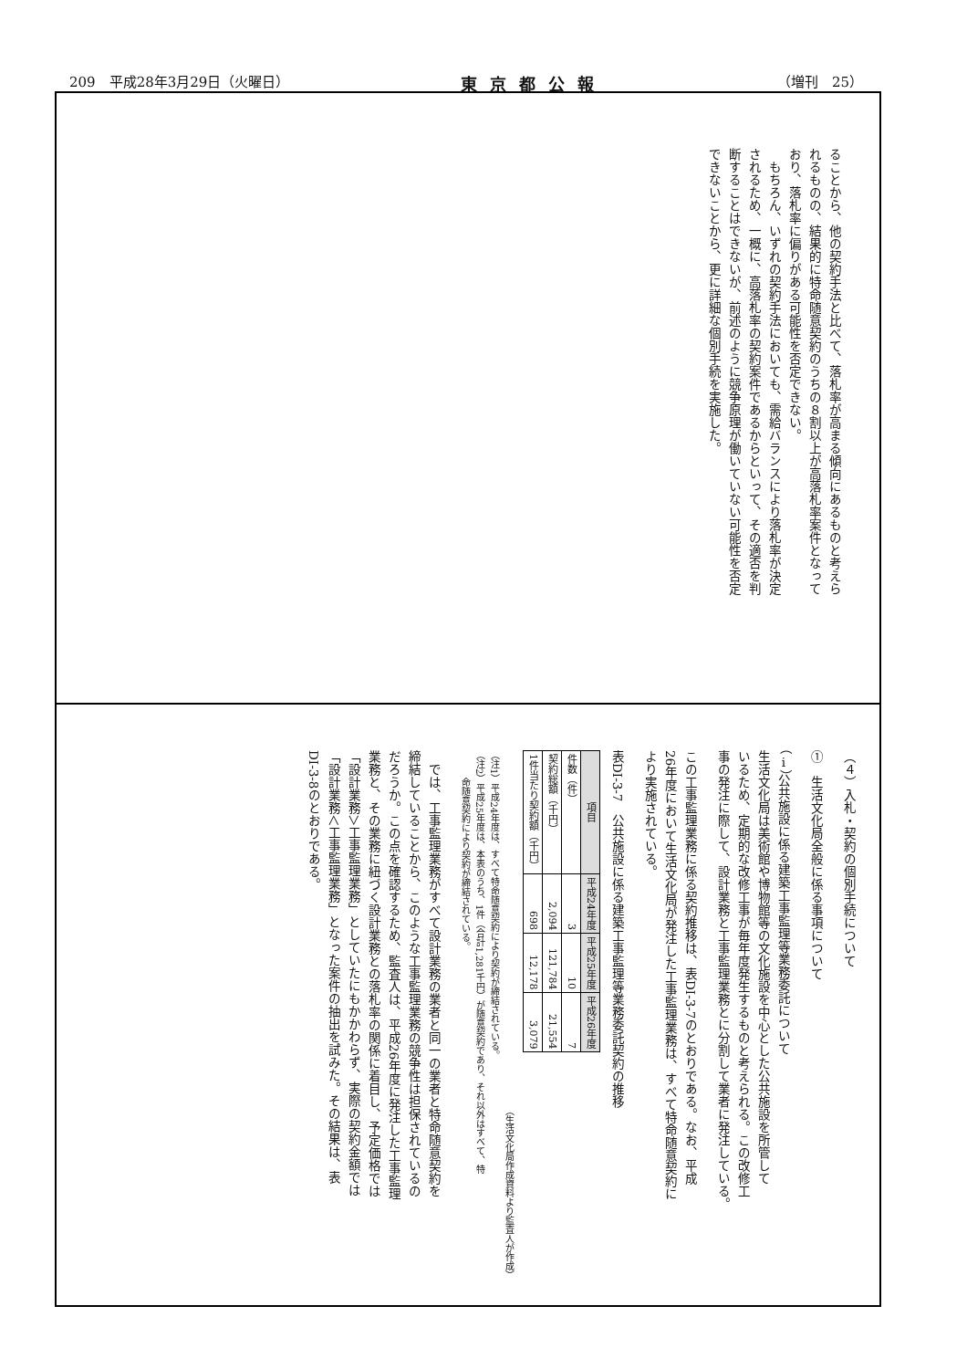209　平成28年3月29日（火曜日） 東京都公報 （増刊　25）
ることから、他の契約手法と比べて、落札率が高まる傾向にあるものと考えら
れるものの、結果的に特命随意契約のうちの８割以上が高落札率案件となって
おり、落札率に偏りがある可能性を否定できない。
もちろん、いずれの契約手法においても、需給バランスにより落札率が決定
されるため、一概に、高落札率の契約案件であるからといって、その適否を判
断することはできないが、前述のように競争原理が働いていない可能性を否定
できないことから、更に詳細な個別手続を実施した。
（４）入札・契約の個別手続について
①　生活文化局全般に係る事項について
（ⅰ）公共施設に係る建築工事監理等業務委託について
生活文化局は美術館や博物館等の文化施設を中心とした公共施設を所管して
いるため、定期的な改修工事が毎年度発生するものと考えられる。この改修工
事の発注に際して、設計業務と工事監理業務とに分割して業者に発注している。
この工事監理業務に係る契約推移は、表DI-3-7のとおりである。なお、平成
26年度において生活文化局が発注した工事監理業務は、すべて特命随意契約に
より実施されている。
表DI-3-7　公共施設に係る建築工事監理等業務委託契約の推移
| 項目 | 平成24年度 | 平成25年度 | 平成26年度 |
| --- | --- | --- | --- |
| 件数（件） | 3 | 10 | 7 |
| 契約総額（千円） | 2,094 | 121,784 | 21,554 |
| 1件当たり契約額（千円） | 698 | 12,178 | 3,079 |
（生活文化局作成資料より監査人が作成）
（注1）平成24年度は、すべて特命随意契約により契約が締結されている。
（注2）平成25年度は、本表のうち、1件（合計1,281千円）が随意契約であり、それ以外はすべて、特
　　　命随意契約により契約が締結されている。
では、工事監理業務がすべて設計業務の業者と同一の業者と特命随意契約を
締結していることから、このような工事監理業務の競争性は担保されているの
だろうか。この点を確認するため、監査人は、平成26年度に発注した工事監理
業務と、その業務に紐づく設計業務との落札率の関係に着目し、予定価格では
「設計業務＞工事監理業務」としていたにもかかわらず、実際の契約金額では
「設計業務＜工事監理業務」となった案件の抽出を試みた。その結果は、表
DI-3-8のとおりである。